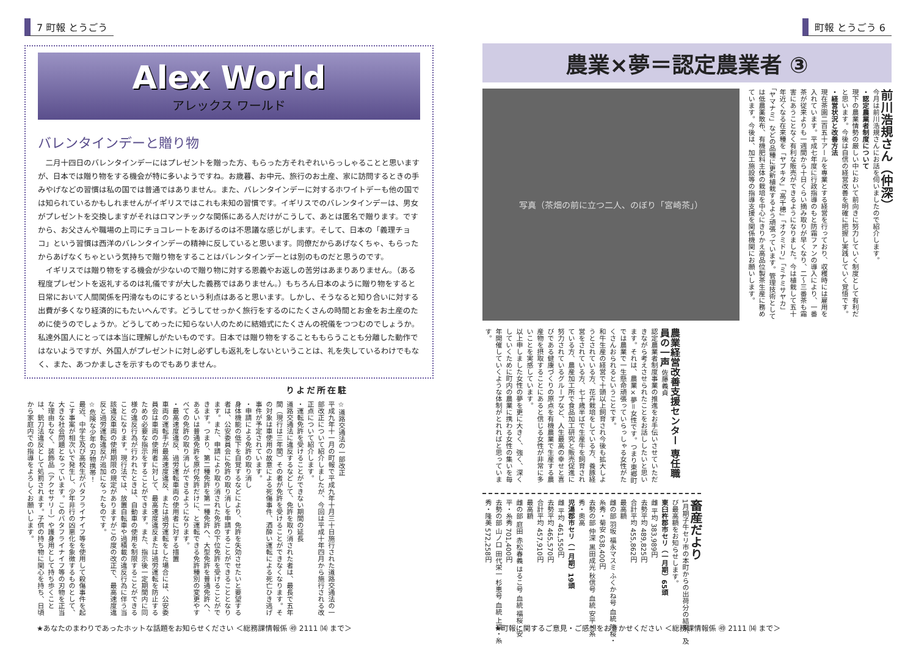7 町報 とうごう
Alex World
アレックス ワールド
バレンタインデーと贈り物
二月十四日のバレンタインデーにはプレゼントを贈った方、もらった方それぞれいらっしゃることと思いますが、日本では贈り物をする機会が特に多いようですね。お歳暮、お中元、旅行のお土産、家に訪問するときの手みやげなどの習慣は私の国では普通ではありません。また、バレンタインデーに対するホワイトデーも他の国では知られているかもしれませんがイギリスではこれも未知の習慣です。イギリスでのバレンタインデーは、男女がプレゼントを交換しますがそれはロマンチックな関係にある人だけがこうして、あとは匿名で贈ります。ですから、お父さんや職場の上司にチョコレートをあげるのは不思議な感じがします。そして、日本の「義理チョコ」という習慣は西洋のバレンタインデーの精神に反していると思います。同僚だからあげなくちゃ、もらったからあげなくちゃという気持ちで贈り物をすることはバレンタインデーとは別のものだと思うのです。
イギリスでは贈り物をする機会が少ないので贈り物に対する恩義やお返しの苦労はあまりありません。（ある程度プレゼントを返礼するのは礼儀ですが大した義務ではありません。）もちろん日本のように贈り物をすると日常において人間関係を円滑なものにするという利点はあると思います。しかし、そうなると知り合いに対する出費が多くなり経済的にもたいへんです。どうしてせっかく旅行をするのにたくさんの時間とお金をお土産のために使うのでしょうか。どうしてめったに知らない人のために結婚式にたくさんの祝儀をつつむのでしょうか。私達外国人にとっては本当に理解しがたいものです。日本では贈り物をすることももらうことも分離した動作ではないようですが、外国人がプレゼントに対し必ずしも返礼をしないということは、礼を失しているわけでもなく、また、あつかましさを示すものでもありません。
駐在所だより
☆道路交通法の一部改正
平成九年十一月の町報で平成九年十月三十日施行された道路交通法の一部改正について紹介しましたが、今回は平成十年四月から施行される改正点について紹介します。
・運転免許を受けることができない期間の延長
道路交通法に違反するなどして、免許を取り消された者は、最長で五年間（現行は三年間）その者が免許を受けることができなくなります。その対象は車使用の故意による死傷事件、酒酔い運転による死亡ひき逃げ事件が予定されています。
・申請による免許の取り消し
身体機能の低下を自覚するなどにより、免許を失効させたいと要望する者は、公安委員会に免許の取り消しを申請することができることとなります。また、申請により取り消された免許の下位免許を受けることができます。つまり、第二種免許を第一種免許へ、大型免許を普通免許へ、あるいは普通免許を原付免許だけに、と運転できる免許種別の変更やすべての免許の取り消しができるようになります。
・最高速度違反、過労運転車両の使用者に対する措置
車両の運転手が最高速度違反、または過労運転をした場合には、公安委員会は車両の使用者に対して、最高速度違反または過労運転を防止するための必要な指示をすることができます。また、指示後一定期間内に同様の違反行為が行われたときは、自動車の使用を制限することができることになります。現行法では、放置自転車や過積載の違反行為に伴う当該違反車両の使用期限の規定がありますがこの度の改正で、最高速度違反と過労運転違反が追加になったものです。
☆危険な少年の刃物携帯！
最近、中学生及び高校生がバタフライナイフ等を使用して殺傷事件を起こす事案が相次いで発生し、少年非行の凶悪化を象徴するものとして、大きな社会問題となっています。このバタフライナイフ等の刃物を正当な理由もなく、装飾品（アクセサリー）や護身用として持ち歩くことは、銃刀法違反として処罰されます。子供の持ち物に関心を持ち、日頃から家庭内での指導をよろしくお願いします。
★あなたのまわりであったホットな話題をお知らせください ＜総務課情報係 ㊾ 2111 ⒁ まで＞
町報 とうごう 6
農業×夢＝認定農業者 ③
写真（茶畑の前に立つ二人、のぼり「宮崎茶」）
前川浩規さん（仲深）
今月は前川浩規さんにお話を伺いましたので紹介します。
・認定農業者制度について
現下の農業情勢の厳しい中において前向きに努力していく制度として有利だと思います。今後は自信の経営改善を明確に把握し実践していく覚悟です。
・経営状況と改善方法
現在茶園二百五十アールを専業とする経営を行っており、収穫時には雇用を入れています。平成七年度に行政指導のもと防霜ファンの導入により、一番茶が従来よりも一週間から十日くらい摘み取りが早くなり、二〜三番茶も霜害にあうことなく有利な販売ができるようになりました。今は植栽して五十年近くなる在来種を「ヤブキタ」「高千穂」「オクミドリ」「ミナミサヤカ」「ヤマナミ」などの品種に更新植栽するよう頑張っています。管理技術としては低農薬散布、有機肥料主体の栽培を中心にきりかえ高品位製茶生産に務めています。今後は、加工施設等の指導支援を関係機関にお願いします。
農業経営改善支援センター 専任職員の一声 佐藤義貞
認定農業者制度事業の推進をお手伝いさせていただきながら考えさせられたことをお話ししたいと思います。それは、農業×夢＝女性です。つまり東郷町では農業で一生懸命頑張っていらっしゃる女性がたくさんおられるということです。
和牛生産の経営で十頭以上飼育され今後も拡大しようとされている方、花卉栽培をしている方、養豚経営をされている方、七十歳半ばで生産牛を飼育されている方、農産加工所で食品加工研究と販売促進に努力されているグループなど、人生最高の幸せと喜びである健康づくりの原点を有機農業で生産する農産物を摂取することにあると信じる女性が非常に多いことを実感しています。
以上申しました女性の夢を更に大きく、強く、深くしていくために町内の農業に携わる女性の集いを毎年開催していくような体制がとれればと思っています。
畜産だより
1月期子牛セリ市の本町からの出荷分の結果、及び最高額をお知らせします。
東臼杵郡市セリ（一月期）65頭
雌 平均 383,989円
去勢平均 489,825円
合計平均 455,862円
最高額
雌の部 羽坂 福永マスミ ふくかね号 血統 隆桜・糸秀・菊安 638,400円
去勢の部 仲深 黒田成光 秋信号 血統 安平・糸秀・奥高
児湯郡市セリ（一月期）19頭
雌 平均 461,550円
去勢平均 465,570円
合計平均 457,910円
最高額
雌の部 庭田 赤松春義 はるこ号 血統 福桜・安平・糸秀 701,400円
去勢の部 山ノ口 田代栄一 杉恵号 血統 上福・糸秀・隆美 572,258円
★町報に関するご意見・ご感想をおきかせください ＜総務課情報係 ㊾ 2111 ⒁ まで＞